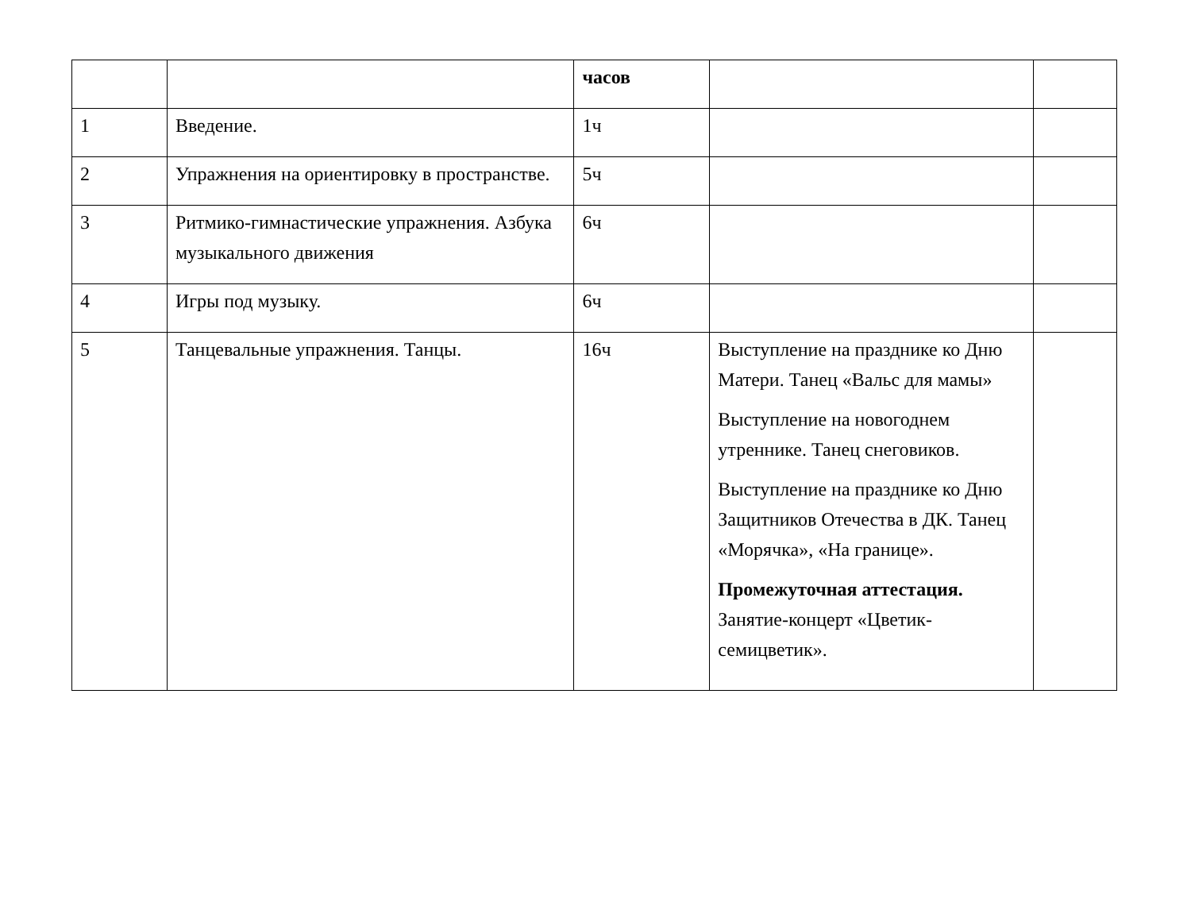| | | часов | | |
| 1 | Введение. | 1ч | | |
| 2 | Упражнения на ориентировку в пространстве. | 5ч | | |
| 3 | Ритмико-гимнастические упражнения. Азбука музыкального движения | 6ч | | |
| 4 | Игры под музыку. | 6ч | | |
| 5 | Танцевальные упражнения. Танцы. | 16ч | Выступление на празднике ко Дню Матери. Танец «Вальс для мамы» Выступление на новогоднем утреннике. Танец снеговиков. Выступление на празднике ко Дню Защитников Отечества в ДК. Танец «Морячка», «На границе». Промежуточная аттестация. Занятие-концерт «Цветик-семицветик». | |